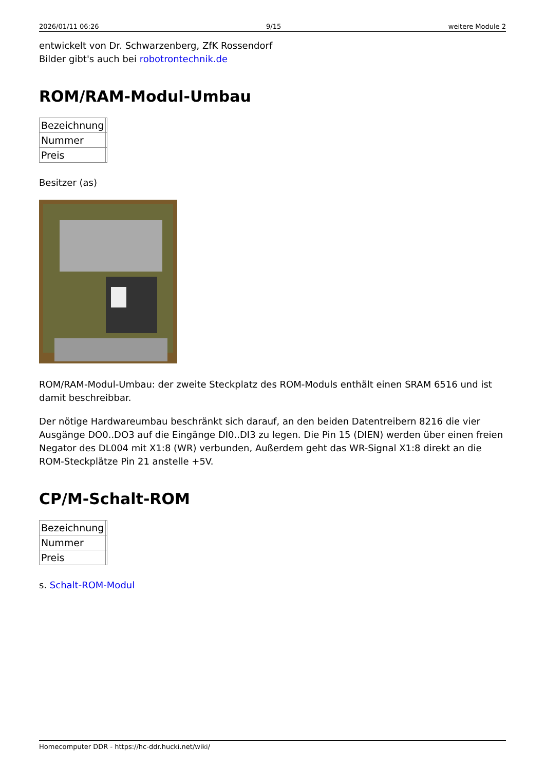2026/01/11 06:26 9/15 weitere Module 2
entwickelt von Dr. Schwarzenberg, ZfK Rossendorf
Bilder gibt's auch bei robotrontechnik.de
ROM/RAM-Modul-Umbau
| Bezeichnung | |
| Nummer | |
| Preis | |
Besitzer (as)
ROM/RAM-Modul-Umbau: der zweite Steckplatz des ROM-Moduls enthält einen SRAM 6516 und ist damit beschreibbar.
Der nötige Hardwareumbau beschränkt sich darauf, an den beiden Datentreibern 8216 die vier Ausgänge DO0..DO3 auf die Eingänge DI0..DI3 zu legen. Die Pin 15 (DIEN) werden über einen freien Negator des DL004 mit X1:8 (WR) verbunden, Außerdem geht das WR-Signal X1:8 direkt an die ROM-Steckplätze Pin 21 anstelle +5V.
CP/M-Schalt-ROM
| Bezeichnung | |
| Nummer | |
| Preis | |
s. Schalt-ROM-Modul
Homecomputer DDR - https://hc-ddr.hucki.net/wiki/